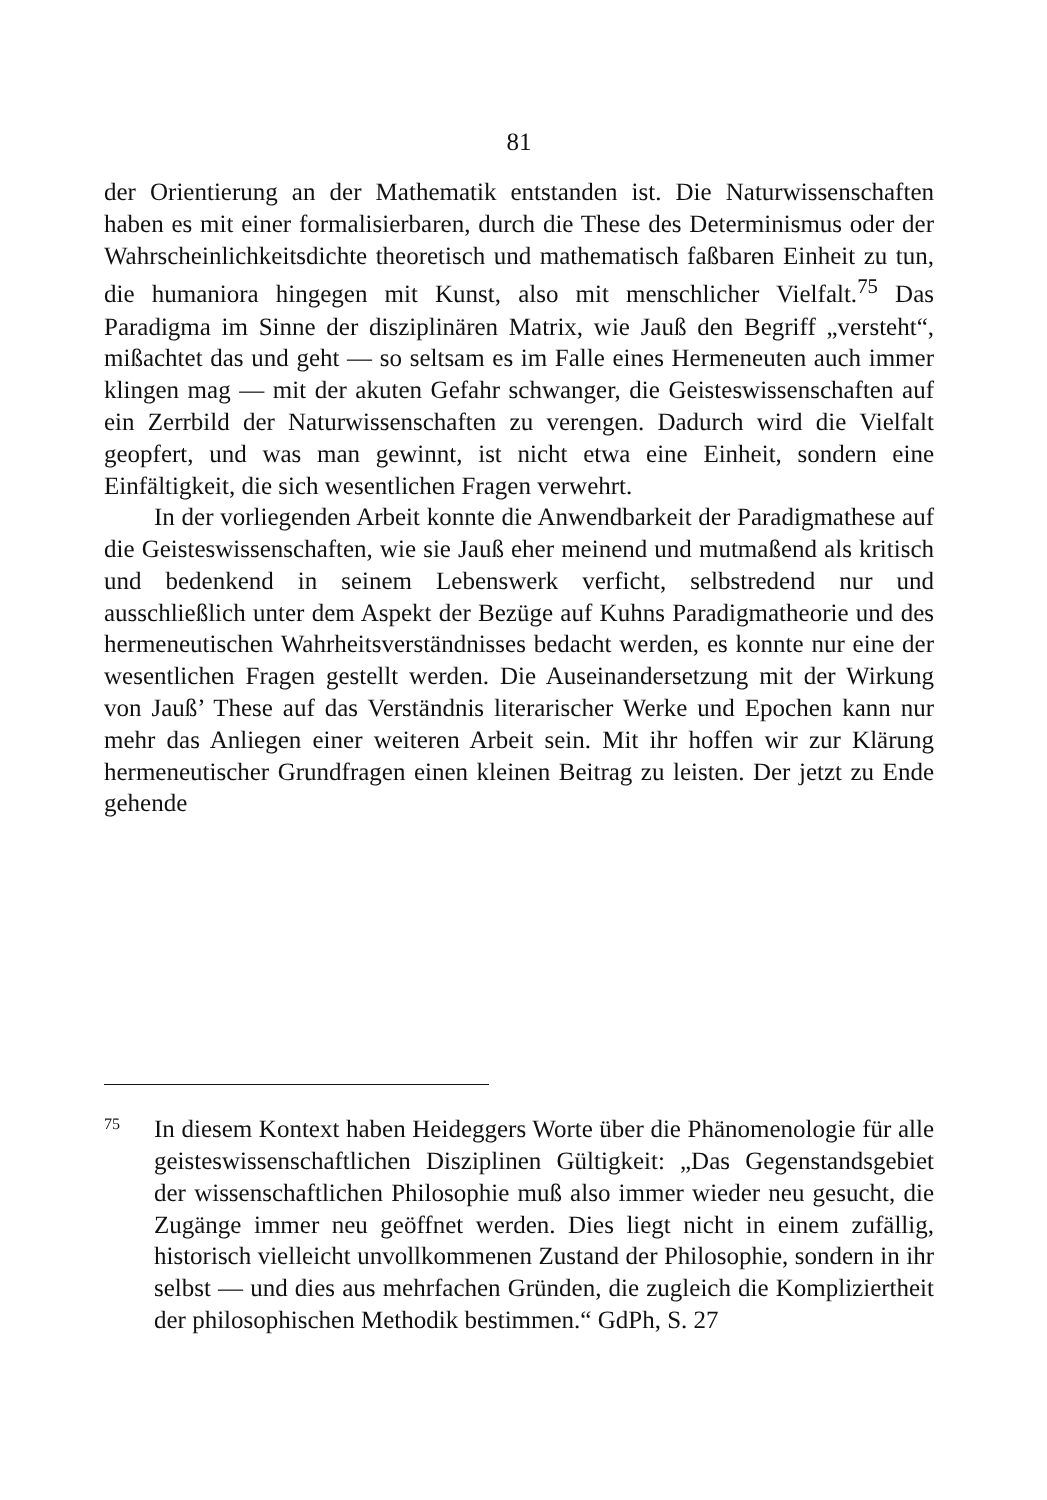81
der Orientierung an der Mathematik entstanden ist. Die Naturwissenschaften haben es mit einer formalisierbaren, durch die These des Determinismus oder der Wahrscheinlichkeitsdichte theoretisch und mathematisch faßbaren Einheit zu tun, die humaniora hingegen mit Kunst, also mit menschlicher Vielfalt.<sup>75</sup> Das Paradigma im Sinne der disziplinären Matrix, wie Jauß den Begriff „versteht“, mißachtet das und geht — so seltsam es im Falle eines Hermeneuten auch immer klingen mag — mit der akuten Gefahr schwanger, die Geisteswissenschaften auf ein Zerrbild der Naturwissenschaften zu verengen. Dadurch wird die Vielfalt geopfert, und was man gewinnt, ist nicht etwa eine Einheit, sondern eine Einfältigkeit, die sich wesentlichen Fragen verwehrt.
In der vorliegenden Arbeit konnte die Anwendbarkeit der Paradigmathese auf die Geisteswissenschaften, wie sie Jauß eher meinend und mutmaßend als kritisch und bedenkend in seinem Lebenswerk verficht, selbstredend nur und ausschließlich unter dem Aspekt der Bezüge auf Kuhns Paradigmatheorie und des hermeneutischen Wahrheitsverständnisses bedacht werden, es konnte nur eine der wesentlichen Fragen gestellt werden. Die Auseinandersetzung mit der Wirkung von Jauß’ These auf das Verständnis literarischer Werke und Epochen kann nur mehr das Anliegen einer weiteren Arbeit sein. Mit ihr hoffen wir zur Klärung hermeneutischer Grundfragen einen kleinen Beitrag zu leisten. Der jetzt zu Ende gehende
75
In diesem Kontext haben Heideggers Worte über die Phänomenologie für alle geisteswissenschaftlichen Disziplinen Gültigkeit: „Das Gegenstandsgebiet der wissenschaftlichen Philosophie muß also immer wieder neu gesucht, die Zugänge immer neu geöffnet werden. Dies liegt nicht in einem zufällig, historisch vielleicht unvollkommenen Zustand der Philosophie, sondern in ihr selbst — und dies aus mehrfachen Gründen, die zugleich die Kompliziertheit der philosophischen Methodik bestimmen.“ GdPh, S. 27